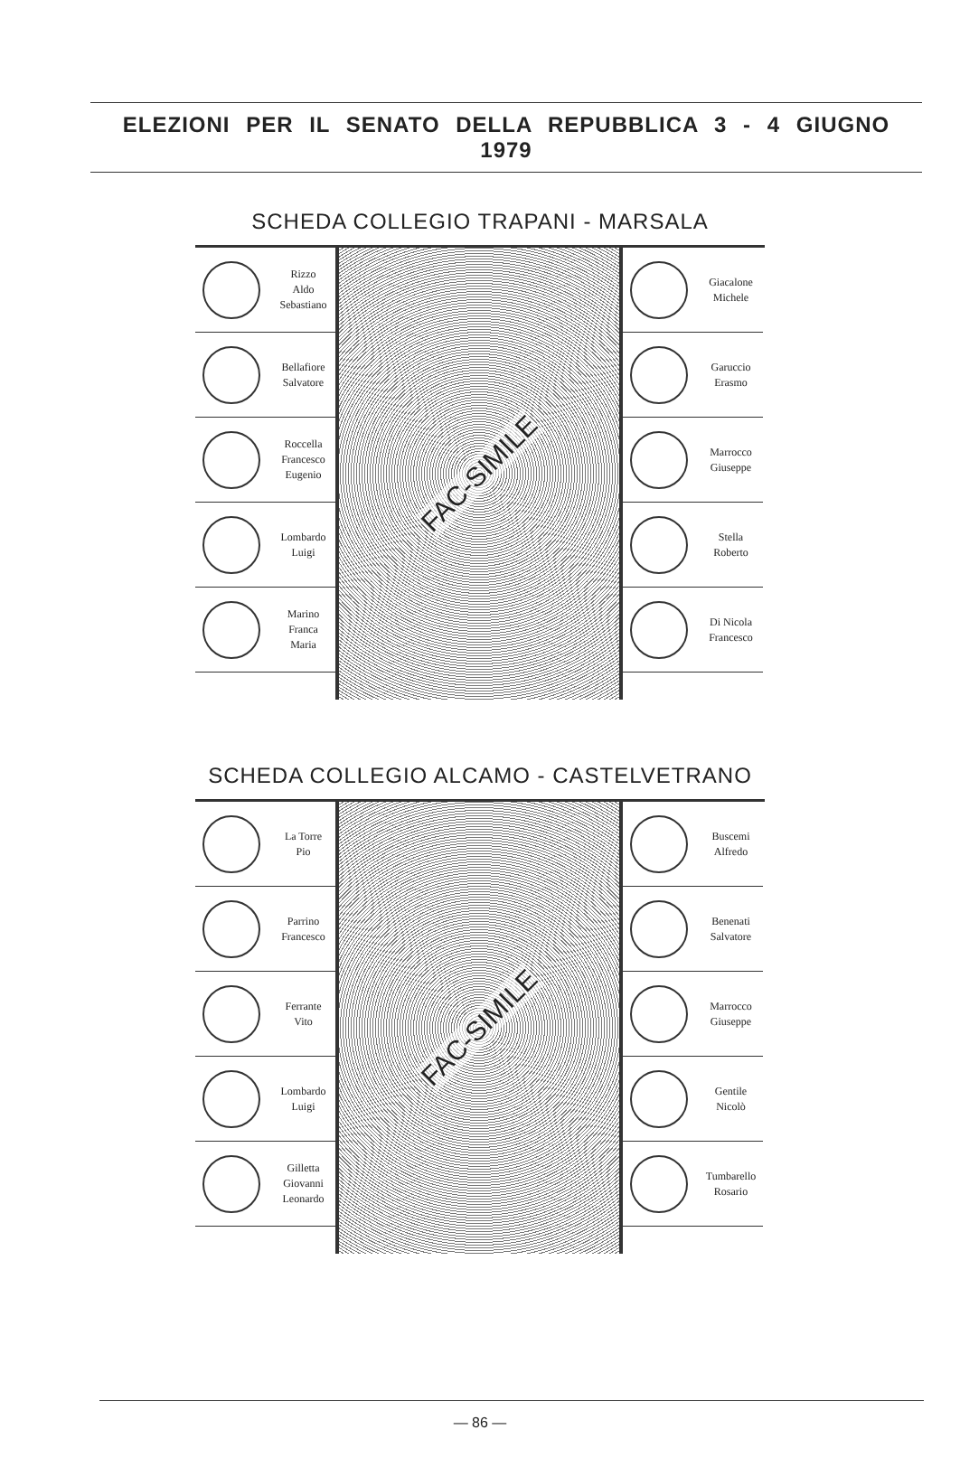ELEZIONI PER IL SENATO DELLA REPUBBLICA 3 - 4 GIUGNO 1979
SCHEDA COLLEGIO TRAPANI - MARSALA
Rizzo
Aldo
Sebastiano
Bellafiore
Salvatore
Roccella
Francesco
Eugenio
Lombardo
Luigi
Marino
Franca
Maria
FAC-SIMILE
Giacalone
Michele
Garuccio
Erasmo
Marrocco
Giuseppe
Stella
Roberto
Di Nicola
Francesco
SCHEDA COLLEGIO ALCAMO - CASTELVETRANO
La Torre
Pio
Parrino
Francesco
Ferrante
Vito
Lombardo
Luigi
Gilletta
Giovanni
Leonardo
FAC-SIMILE
Buscemi
Alfredo
Benenati
Salvatore
Marrocco
Giuseppe
Gentile
Nicolò
Tumbarello
Rosario
— 86 —